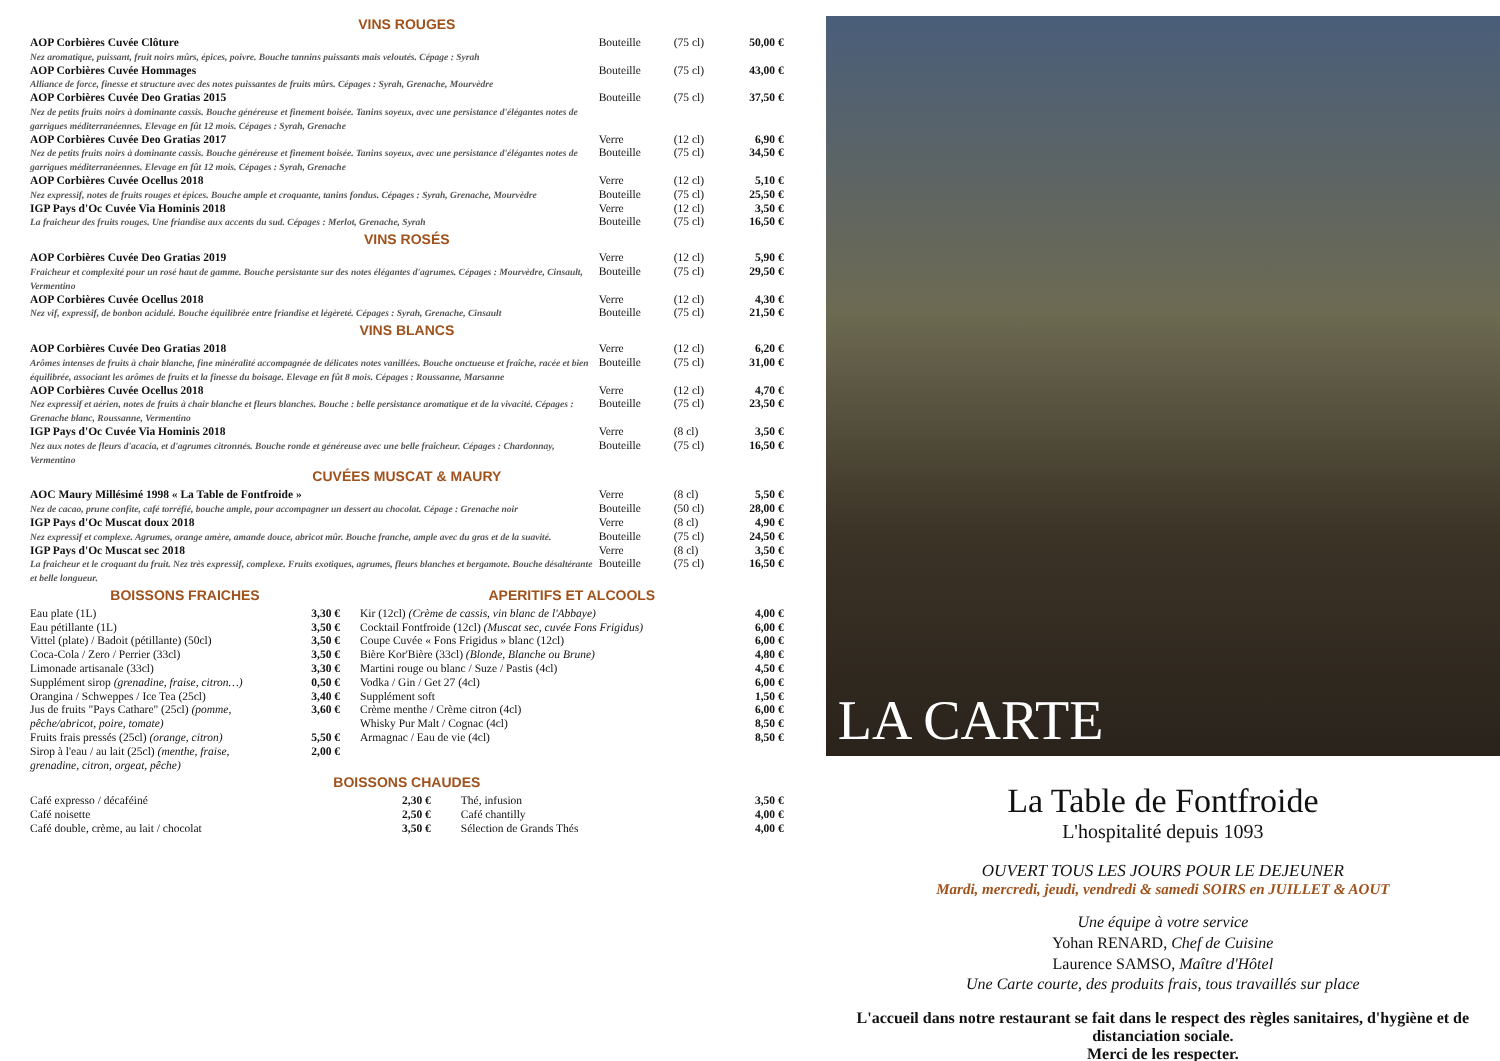VINS ROUGES
| AOP Corbières Cuvée Clôture Nez aromatique, puissant, fruit noirs mûrs, épices, poivre. Bouche tannins puissants mais veloutés. Cépage : Syrah | Bouteille | (75 cl) | 50,00 € |
| AOP Corbières Cuvée Hommages Alliance de force, finesse et structure avec des notes puissantes de fruits mûrs. Cépages : Syrah, Grenache, Mourvèdre | Bouteille | (75 cl) | 43,00 € |
| AOP Corbières Cuvée Deo Gratias 2015 Nez de petits fruits noirs à dominante cassis. Bouche généreuse et finement boisée. Tanins soyeux, avec une persistance d'élégantes notes de garrigues méditerranéennes. Elevage en fût 12 mois. Cépages : Syrah, Grenache | Bouteille | (75 cl) | 37,50 € |
| AOP Corbières Cuvée Deo Gratias 2017 Nez de petits fruits noirs à dominante cassis. Bouche généreuse et finement boisée. Tanins soyeux, avec une persistance d'élégantes notes de garrigues méditerranéennes. Elevage en fût 12 mois. Cépages : Syrah, Grenache | Verre Bouteille | (12 cl) (75 cl) | 6,90 € 34,50 € |
| AOP Corbières Cuvée Ocellus 2018 Nez expressif, notes de fruits rouges et épices. Bouche ample et croquante, tanins fondus. Cépages : Syrah, Grenache, Mourvèdre | Verre Bouteille | (12 cl) (75 cl) | 5,10 € 25,50 € |
| IGP Pays d'Oc Cuvée Via Hominis 2018 La fraicheur des fruits rouges. Une friandise aux accents du sud. Cépages : Merlot, Grenache, Syrah | Verre Bouteille | (12 cl) (75 cl) | 3,50 € 16,50 € |
VINS ROSÉS
| AOP Corbières Cuvée Deo Gratias 2019 Fraicheur et complexité pour un rosé haut de gamme. Bouche persistante sur des notes élégantes d'agrumes. Cépages : Mourvèdre, Cinsault, Vermentino | Verre Bouteille | (12 cl) (75 cl) | 5,90 € 29,50 € |
| AOP Corbières Cuvée Ocellus 2018 Nez vif, expressif, de bonbon acidulé. Bouche équilibrée entre friandise et légèreté. Cépages : Syrah, Grenache, Cinsault | Verre Bouteille | (12 cl) (75 cl) | 4,30 € 21,50 € |
VINS BLANCS
| AOP Corbières Cuvée Deo Gratias 2018 Arômes intenses de fruits à chair blanche, fine minéralité accompagnée de délicates notes vanillées. Bouche onctueuse et fraîche, racée et bien équilibrée, associant les arômes de fruits et la finesse du boisage. Elevage en fût 8 mois. Cépages : Roussanne, Marsanne | Verre Bouteille | (12 cl) (75 cl) | 6,20 € 31,00 € |
| AOP Corbières Cuvée Ocellus 2018 Nez expressif et aérien, notes de fruits à chair blanche et fleurs blanches. Bouche : belle persistance aromatique et de la vivacité. Cépages : Grenache blanc, Roussanne, Vermentino | Verre Bouteille | (12 cl) (75 cl) | 4,70 € 23,50 € |
| IGP Pays d'Oc Cuvée Via Hominis 2018 Nez aux notes de fleurs d'acacia, et d'agrumes citronnés. Bouche ronde et généreuse avec une belle fraîcheur. Cépages : Chardonnay, Vermentino | Verre Bouteille | (8 cl) (75 cl) | 3,50 € 16,50 € |
CUVÉES MUSCAT & MAURY
| AOC Maury Millésimé 1998 « La Table de Fontfroide » Nez de cacao, prune confite, café torréfié, bouche ample, pour accompagner un dessert au chocolat. Cépage : Grenache noir | Verre Bouteille | (8 cl) (50 cl) | 5,50 € 28,00 € |
| IGP Pays d'Oc Muscat doux 2018 Nez expressif et complexe. Agrumes, orange amère, amande douce, abricot mûr. Bouche franche, ample avec du gras et de la suavité. | Verre Bouteille | (8 cl) (75 cl) | 4,90 € 24,50 € |
| IGP Pays d'Oc Muscat sec 2018 La fraicheur et le croquant du fruit. Nez très expressif, complexe. Fruits exotiques, agrumes, fleurs blanches et bergamote. Bouche désaltérante et belle longueur. | Verre Bouteille | (8 cl) (75 cl) | 3,50 € 16,50 € |
BOISSONS FRAICHES
| Eau plate (1L) | 3,30 € |
| Eau pétillante (1L) | 3,50 € |
| Vittel (plate) / Badoit (pétillante) (50cl) | 3,50 € |
| Coca-Cola / Zero / Perrier (33cl) | 3,50 € |
| Limonade artisanale (33cl) | 3,30 € |
| Supplément sirop (grenadine, fraise, citron…) | 0,50 € |
| Orangina / Schweppes / Ice Tea (25cl) | 3,40 € |
| Jus de fruits "Pays Cathare" (25cl) (pomme, pêche/abricot, poire, tomate) | 3,60 € |
| Fruits frais pressés (25cl) (orange, citron) | 5,50 € |
| Sirop à l'eau / au lait (25cl) (menthe, fraise, grenadine, citron, orgeat, pêche) | 2,00 € |
APERITIFS ET ALCOOLS
| Kir (12cl) (Crème de cassis, vin blanc de l'Abbaye) | 4,00 € |
| Cocktail Fontfroide (12cl) (Muscat sec, cuvée Fons Frigidus) | 6,00 € |
| Coupe Cuvée « Fons Frigidus » blanc (12cl) | 6,00 € |
| Bière Kor'Bière (33cl) (Blonde, Blanche ou Brune) | 4,80 € |
| Martini rouge ou blanc / Suze / Pastis (4cl) | 4,50 € |
| Vodka / Gin / Get 27 (4cl) | 6,00 € |
| Supplément soft | 1,50 € |
| Crème menthe / Crème citron (4cl) | 6,00 € |
| Whisky Pur Malt / Cognac (4cl) | 8,50 € |
| Armagnac / Eau de vie (4cl) | 8,50 € |
BOISSONS CHAUDES
| Café expresso / décaféiné | 2,30 € | Thé, infusion | 3,50 € |
| Café noisette | 2,50 € | Café chantilly | 4,00 € |
| Café double, crème, au lait / chocolat | 3,50 € | Sélection de Grands Thés | 4,00 € |
LA CARTE
La Table de Fontfroide
L'hospitalité depuis 1093
OUVERT TOUS LES JOURS POUR LE DEJEUNER
Mardi, mercredi, jeudi, vendredi & samedi SOIRS en JUILLET & AOUT
Une équipe à votre service
Yohan RENARD, Chef de Cuisine
Laurence SAMSO, Maître d'Hôtel
Une Carte courte, des produits frais, tous travaillés sur place
L'accueil dans notre restaurant se fait dans le respect des règles sanitaires, d'hygiène et de distanciation sociale.
Merci de les respecter.